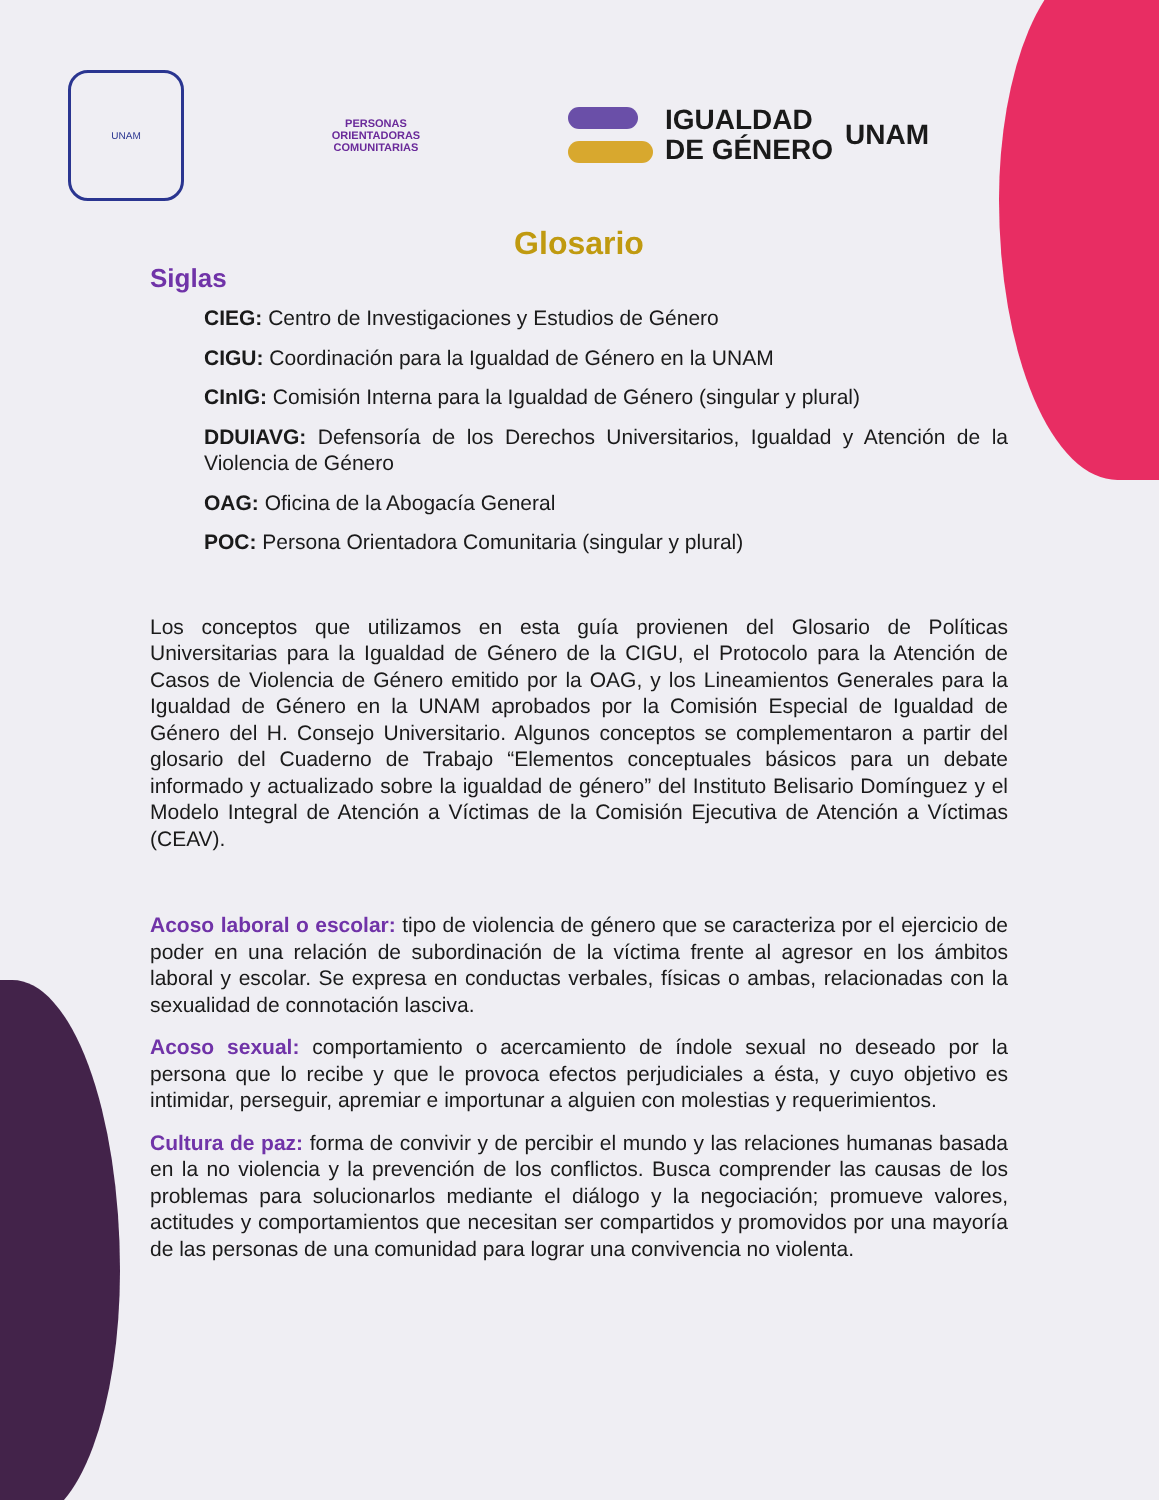UNAM
PERSONAS
ORIENTADORAS
COMUNITARIAS
IGUALDAD
DE GÉNERO
UNAM
Glosario
Siglas
CIEG: Centro de Investigaciones y Estudios de Género
CIGU: Coordinación para la Igualdad de Género en la UNAM
CInIG: Comisión Interna para la Igualdad de Género (singular y plural)
DDUIAVG: Defensoría de los Derechos Universitarios, Igualdad y Atención de la Violencia de Género
OAG: Oficina de la Abogacía General
POC: Persona Orientadora Comunitaria (singular y plural)
Los conceptos que utilizamos en esta guía provienen del Glosario de Políticas Universitarias para la Igualdad de Género de la CIGU, el Protocolo para la Atención de Casos de Violencia de Género emitido por la OAG, y los Lineamientos Generales para la Igualdad de Género en la UNAM aprobados por la Comisión Especial de Igualdad de Género del H. Consejo Universitario. Algunos conceptos se complementaron a partir del glosario del Cuaderno de Trabajo “Elementos conceptuales básicos para un debate informado y actualizado sobre la igualdad de género” del Instituto Belisario Domínguez y el Modelo Integral de Atención a Víctimas de la Comisión Ejecutiva de Atención a Víctimas (CEAV).
Acoso laboral o escolar: tipo de violencia de género que se caracteriza por el ejercicio de poder en una relación de subordinación de la víctima frente al agresor en los ámbitos laboral y escolar. Se expresa en conductas verbales, físicas o ambas, relacionadas con la sexualidad de connotación lasciva.
Acoso sexual: comportamiento o acercamiento de índole sexual no deseado por la persona que lo recibe y que le provoca efectos perjudiciales a ésta, y cuyo objetivo es intimidar, perseguir, apremiar e importunar a alguien con molestias y requerimientos.
Cultura de paz: forma de convivir y de percibir el mundo y las relaciones humanas basada en la no violencia y la prevención de los conflictos. Busca comprender las causas de los problemas para solucionarlos mediante el diálogo y la negociación; promueve valores, actitudes y comportamientos que necesitan ser compartidos y promovidos por una mayoría de las personas de una comunidad para lograr una convivencia no violenta.